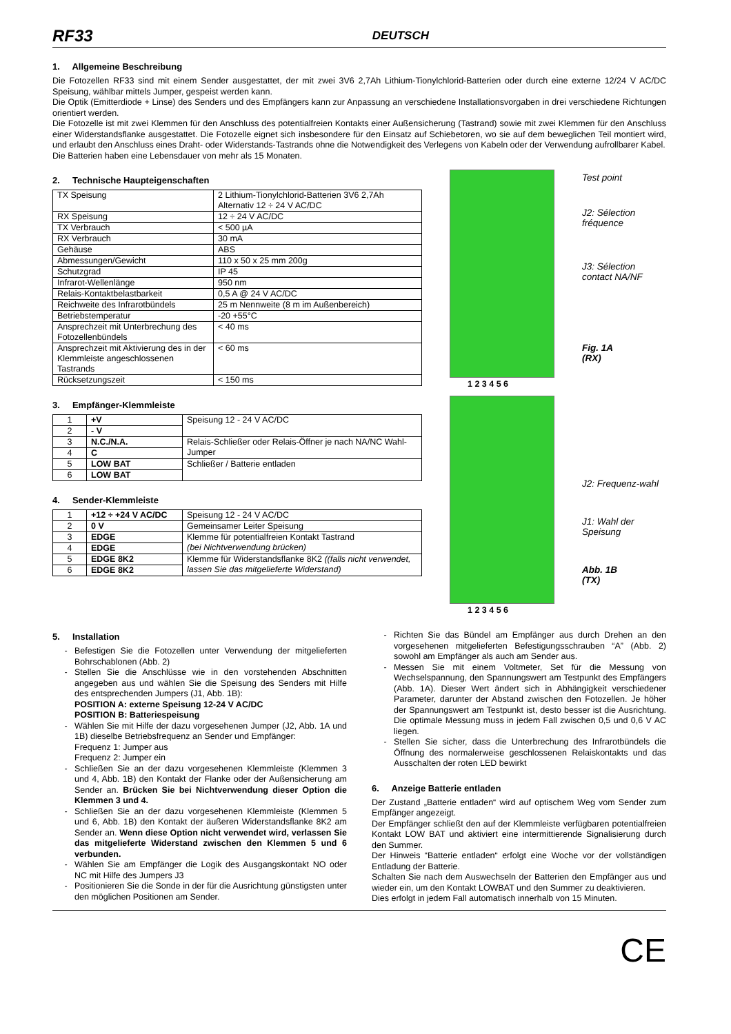RF33 DEUTSCH
1. Allgemeine Beschreibung
Die Fotozellen RF33 sind mit einem Sender ausgestattet, der mit zwei 3V6 2,7Ah Lithium-Tionylchlorid-Batterien oder durch eine externe 12/24 V AC/DC Speisung, wählbar mittels Jumper, gespeist werden kann.
Die Optik (Emitterdiode + Linse) des Senders und des Empfängers kann zur Anpassung an verschiedene Installationsvorgaben in drei verschiedene Richtungen orientiert werden.
Die Fotozelle ist mit zwei Klemmen für den Anschluss des potentialfreien Kontakts einer Außensicherung (Tastrand) sowie mit zwei Klemmen für den Anschluss einer Widerstandsflanke ausgestattet. Die Fotozelle eignet sich insbesondere für den Einsatz auf Schiebetoren, wo sie auf dem beweglichen Teil montiert wird, und erlaubt den Anschluss eines Draht- oder Widerstands-Tastrands ohne die Notwendigkeit des Verlegens von Kabeln oder der Verwendung aufrollbarer Kabel.
Die Batterien haben eine Lebensdauer von mehr als 15 Monaten.
2. Technische Haupteigenschaften
| TX Speisung | 2 Lithium-Tionylchlorid-Batterien 3V6 2,7Ah Alternativ 12 ÷ 24 V AC/DC |
| RX Speisung | 12 ÷ 24 V AC/DC |
| TX Verbrauch | < 500 µA |
| RX Verbrauch | 30 mA |
| Gehäuse | ABS |
| Abmessungen/Gewicht | 110 x 50 x 25 mm 200g |
| Schutzgrad | IP 45 |
| Infrarot-Wellenlänge | 950 nm |
| Relais-Kontaktbelastbarkeit | 0,5 A @ 24 V AC/DC |
| Reichweite des Infrarotbündels | 25 m Nennweite (8 m im Außenbereich) |
| Betriebstemperatur | -20 +55°C |
| Ansprechzeit mit Unterbrechung des Fotozellenbündels | < 40 ms |
| Ansprechzeit mit Aktivierung des in der Klemmleiste angeschlossenen Tastrands | < 60 ms |
| Rücksetzungszeit | < 150 ms |
3. Empfänger-Klemmleiste
| 1 | +V | Speisung 12 - 24 V AC/DC |
| 2 | - V | |
| 3 | N.C./N.A. | Relais-Schließer oder Relais-Öffner je nach NA/NC Wahl-Jumper |
| 4 | C | |
| 5 | LOW BAT | Schließer / Batterie entladen |
| 6 | LOW BAT | |
4. Sender-Klemmleiste
| 1 | +12 ÷ +24 V AC/DC | Speisung 12 - 24 V AC/DC |
| 2 | 0 V | Gemeinsamer Leiter Speisung |
| 3 | EDGE | Klemme für potentialfreien Kontakt Tastrand (bei Nichtverwendung brücken) |
| 4 | EDGE | |
| 5 | EDGE 8K2 | Klemme für Widerstandsflanke 8K2 ((falls nicht verwendet, lassen Sie das mitgelieferte Widerstand) |
| 6 | EDGE 8K2 | |
1 2 3 4 5 6
Test point
J2: Sélection fréquence
J3: Sélection contact NA/NF
Fig. 1A
(RX)
1 2 3 4 5 6
J2: Frequenz-wahl
J1: Wahl der Speisung
Abb. 1B
(TX)
5. Installation
Befestigen Sie die Fotozellen unter Verwendung der mitgelieferten Bohrschablonen (Abb. 2)
Stellen Sie die Anschlüsse wie in den vorstehenden Abschnitten angegeben aus und wählen Sie die Speisung des Senders mit Hilfe des entsprechenden Jumpers (J1, Abb. 1B):
POSITION A: externe Speisung 12-24 V AC/DC
POSITION B: Batteriespeisung
Wählen Sie mit Hilfe der dazu vorgesehenen Jumper (J2, Abb. 1A und 1B) dieselbe Betriebsfrequenz an Sender und Empfänger:
Frequenz 1: Jumper aus
Frequenz 2: Jumper ein
Schließen Sie an der dazu vorgesehenen Klemmleiste (Klemmen 3 und 4, Abb. 1B) den Kontakt der Flanke oder der Außensicherung am Sender an. Brücken Sie bei Nichtverwendung dieser Option die Klemmen 3 und 4.
Schließen Sie an der dazu vorgesehenen Klemmleiste (Klemmen 5 und 6, Abb. 1B) den Kontakt der äußeren Widerstandsflanke 8K2 am Sender an. Wenn diese Option nicht verwendet wird, verlassen Sie das mitgelieferte Widerstand zwischen den Klemmen 5 und 6 verbunden.
Wählen Sie am Empfänger die Logik des Ausgangskontakt NO oder NC mit Hilfe des Jumpers J3
Positionieren Sie die Sonde in der für die Ausrichtung günstigsten unter den möglichen Positionen am Sender.
Richten Sie das Bündel am Empfänger aus durch Drehen an den vorgesehenen mitgelieferten Befestigungsschrauben “A” (Abb. 2) sowohl am Empfänger als auch am Sender aus.
Messen Sie mit einem Voltmeter, Set für die Messung von Wechselspannung, den Spannungswert am Testpunkt des Empfängers (Abb. 1A). Dieser Wert ändert sich in Abhängigkeit verschiedener Parameter, darunter der Abstand zwischen den Fotozellen. Je höher der Spannungswert am Testpunkt ist, desto besser ist die Ausrichtung. Die optimale Messung muss in jedem Fall zwischen 0,5 und 0,6 V AC liegen.
Stellen Sie sicher, dass die Unterbrechung des Infrarotbündels die Öffnung des normalerweise geschlossenen Relaiskontakts und das Ausschalten der roten LED bewirkt
6. Anzeige Batterie entladen
Der Zustand „Batterie entladen“ wird auf optischem Weg vom Sender zum Empfänger angezeigt.
Der Empfänger schließt den auf der Klemmleiste verfügbaren potentialfreien Kontakt LOW BAT und aktiviert eine intermittierende Signalisierung durch den Summer.
Der Hinweis “Batterie entladen“ erfolgt eine Woche vor der vollständigen Entladung der Batterie.
Schalten Sie nach dem Auswechseln der Batterien den Empfänger aus und wieder ein, um den Kontakt LOWBAT und den Summer zu deaktivieren.
Dies erfolgt in jedem Fall automatisch innerhalb von 15 Minuten.
CE